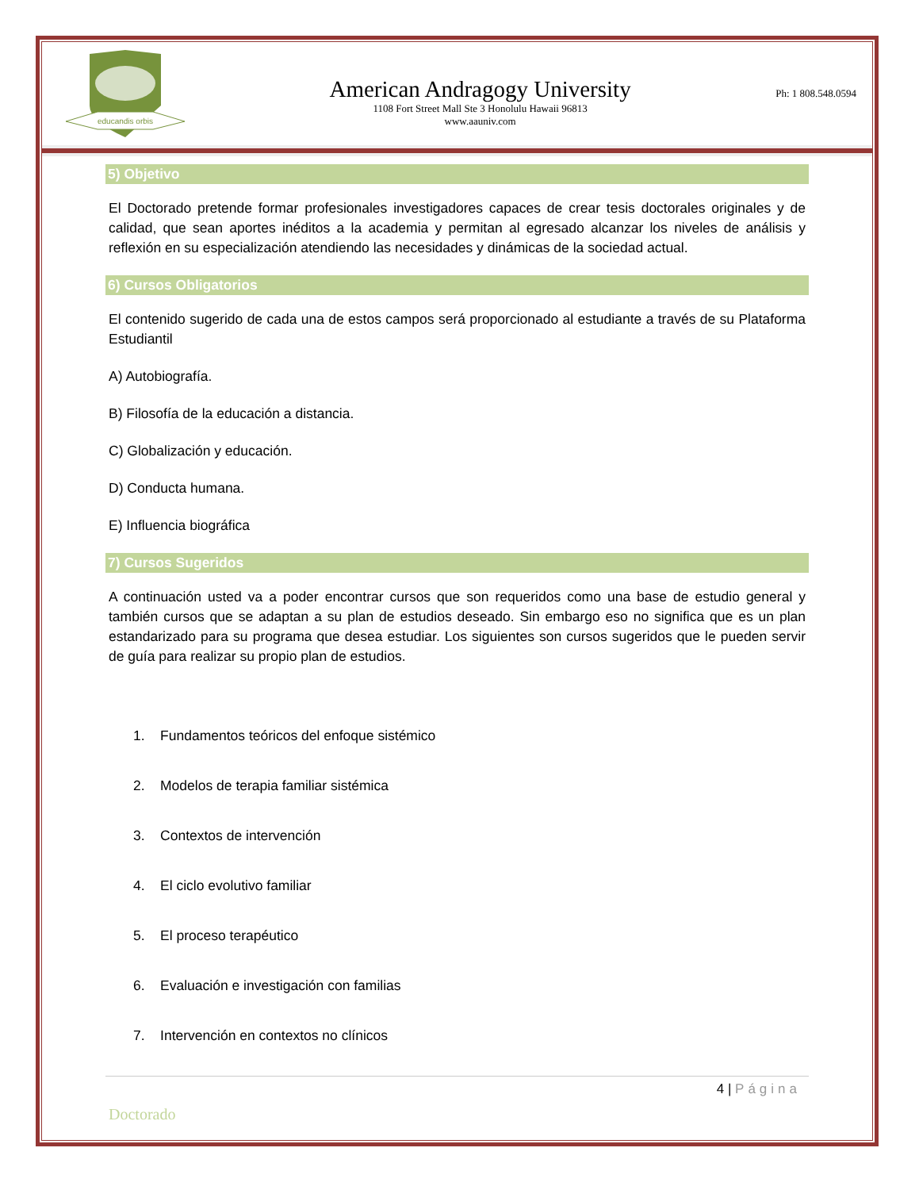educandis orbis
American Andragogy University
1108 Fort Street Mall Ste 3 Honolulu Hawaii 96813
www.aauniv.com
Ph: 1 808.548.0594
5) Objetivo
El Doctorado pretende formar profesionales investigadores capaces de crear tesis doctorales originales y de calidad, que sean aportes inéditos a la academia y permitan al egresado alcanzar los niveles de análisis y reflexión en su especialización atendiendo las necesidades y dinámicas de la sociedad actual.
6) Cursos Obligatorios
El contenido sugerido de cada una de estos campos será proporcionado al estudiante a través de su Plataforma Estudiantil
A) Autobiografía.
B) Filosofía de la educación a distancia.
C) Globalización y educación.
D) Conducta humana.
E) Influencia biográfica
7) Cursos Sugeridos
A continuación usted va a poder encontrar cursos que son requeridos como una base de estudio general y también cursos que se adaptan a su plan de estudios deseado. Sin embargo eso no significa que es un plan estandarizado para su programa que desea estudiar. Los siguientes son cursos sugeridos que le pueden servir de guía para realizar su propio plan de estudios.
1. Fundamentos teóricos del enfoque sistémico
2. Modelos de terapia familiar sistémica
3. Contextos de intervención
4. El ciclo evolutivo familiar
5. El proceso terapéutico
6. Evaluación e investigación con familias
7. Intervención en contextos no clínicos
4 | Página
Doctorado